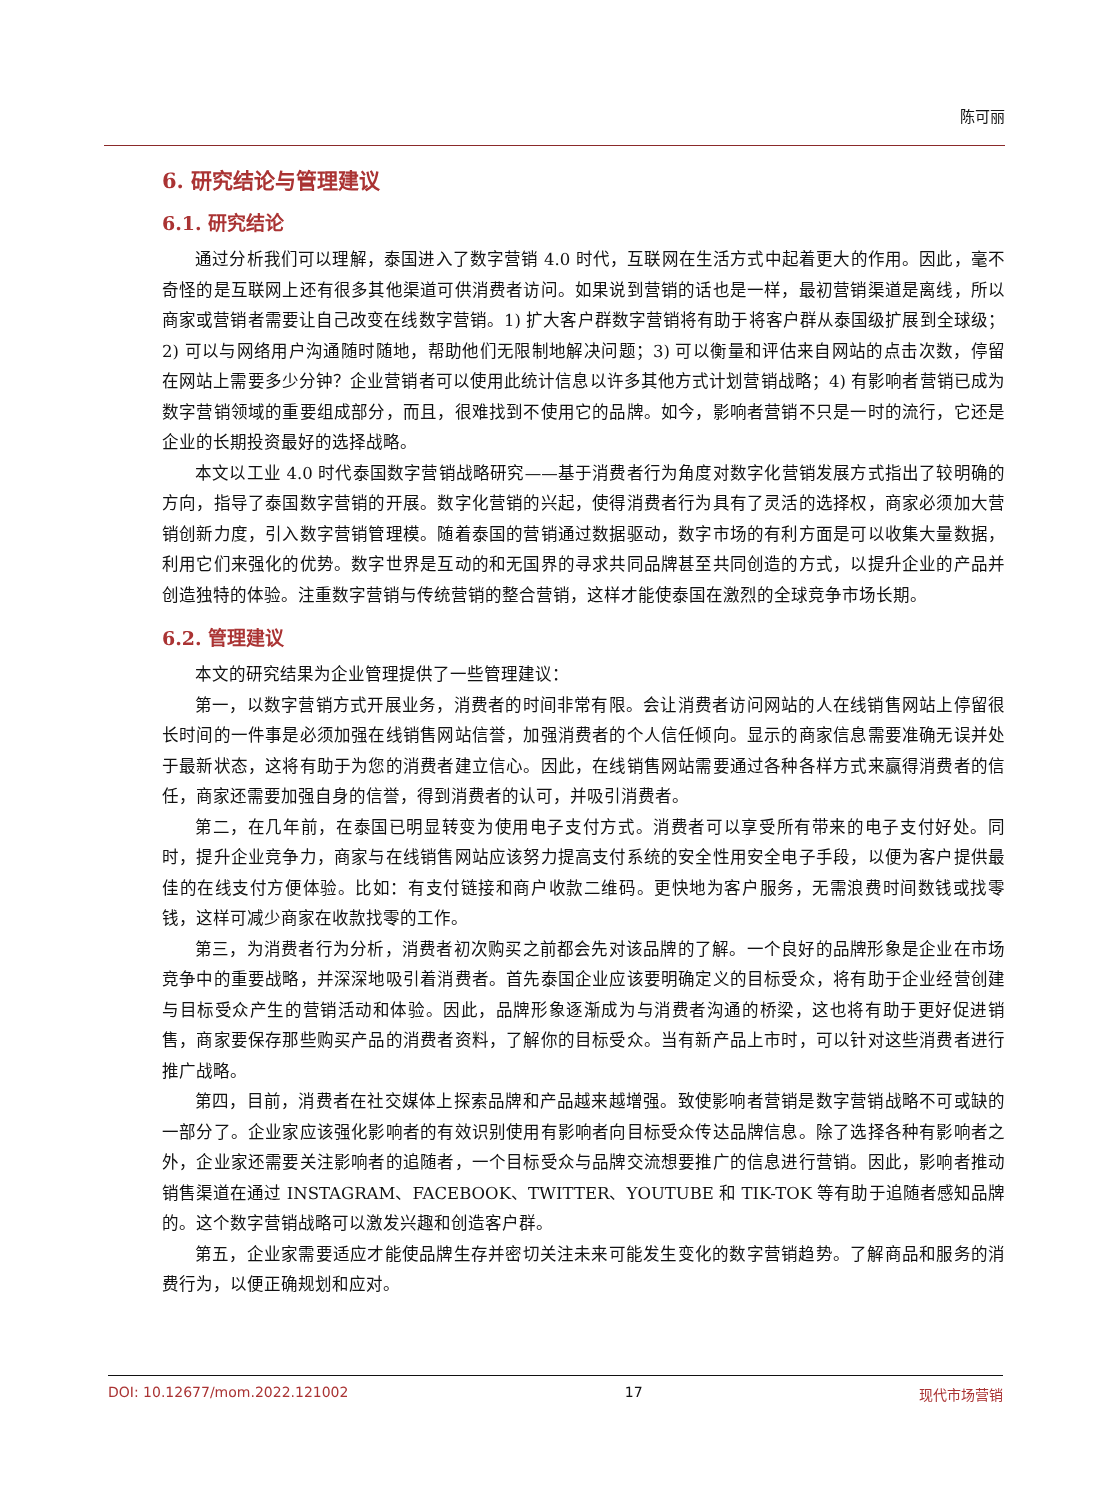陈可丽
6. 研究结论与管理建议
6.1. 研究结论
通过分析我们可以理解，泰国进入了数字营销 4.0 时代，互联网在生活方式中起着更大的作用。因此，毫不奇怪的是互联网上还有很多其他渠道可供消费者访问。如果说到营销的话也是一样，最初营销渠道是离线，所以商家或营销者需要让自己改变在线数字营销。1) 扩大客户群数字营销将有助于将客户群从泰国级扩展到全球级；2) 可以与网络用户沟通随时随地，帮助他们无限制地解决问题；3) 可以衡量和评估来自网站的点击次数，停留在网站上需要多少分钟？企业营销者可以使用此统计信息以许多其他方式计划营销战略；4) 有影响者营销已成为数字营销领域的重要组成部分，而且，很难找到不使用它的品牌。如今，影响者营销不只是一时的流行，它还是企业的长期投资最好的选择战略。
本文以工业 4.0 时代泰国数字营销战略研究——基于消费者行为角度对数字化营销发展方式指出了较明确的方向，指导了泰国数字营销的开展。数字化营销的兴起，使得消费者行为具有了灵活的选择权，商家必须加大营销创新力度，引入数字营销管理模。随着泰国的营销通过数据驱动，数字市场的有利方面是可以收集大量数据，利用它们来强化的优势。数字世界是互动的和无国界的寻求共同品牌甚至共同创造的方式，以提升企业的产品并创造独特的体验。注重数字营销与传统营销的整合营销，这样才能使泰国在激烈的全球竞争市场长期。
6.2. 管理建议
本文的研究结果为企业管理提供了一些管理建议：
第一，以数字营销方式开展业务，消费者的时间非常有限。会让消费者访问网站的人在线销售网站上停留很长时间的一件事是必须加强在线销售网站信誉，加强消费者的个人信任倾向。显示的商家信息需要准确无误并处于最新状态，这将有助于为您的消费者建立信心。因此，在线销售网站需要通过各种各样方式来赢得消费者的信任，商家还需要加强自身的信誉，得到消费者的认可，并吸引消费者。
第二，在几年前，在泰国已明显转变为使用电子支付方式。消费者可以享受所有带来的电子支付好处。同时，提升企业竞争力，商家与在线销售网站应该努力提高支付系统的安全性用安全电子手段，以便为客户提供最佳的在线支付方便体验。比如：有支付链接和商户收款二维码。更快地为客户服务，无需浪费时间数钱或找零钱，这样可减少商家在收款找零的工作。
第三，为消费者行为分析，消费者初次购买之前都会先对该品牌的了解。一个良好的品牌形象是企业在市场竞争中的重要战略，并深深地吸引着消费者。首先泰国企业应该要明确定义的目标受众，将有助于企业经营创建与目标受众产生的营销活动和体验。因此，品牌形象逐渐成为与消费者沟通的桥梁，这也将有助于更好促进销售，商家要保存那些购买产品的消费者资料，了解你的目标受众。当有新产品上市时，可以针对这些消费者进行推广战略。
第四，目前，消费者在社交媒体上探索品牌和产品越来越增强。致使影响者营销是数字营销战略不可或缺的一部分了。企业家应该强化影响者的有效识别使用有影响者向目标受众传达品牌信息。除了选择各种有影响者之外，企业家还需要关注影响者的追随者，一个目标受众与品牌交流想要推广的信息进行营销。因此，影响者推动销售渠道在通过 INSTAGRAM、FACEBOOK、TWITTER、YOUTUBE 和 TIK-TOK 等有助于追随者感知品牌的。这个数字营销战略可以激发兴趣和创造客户群。
第五，企业家需要适应才能使品牌生存并密切关注未来可能发生变化的数字营销趋势。了解商品和服务的消费行为，以便正确规划和应对。
DOI: 10.12677/mom.2022.121002 17 现代市场营销